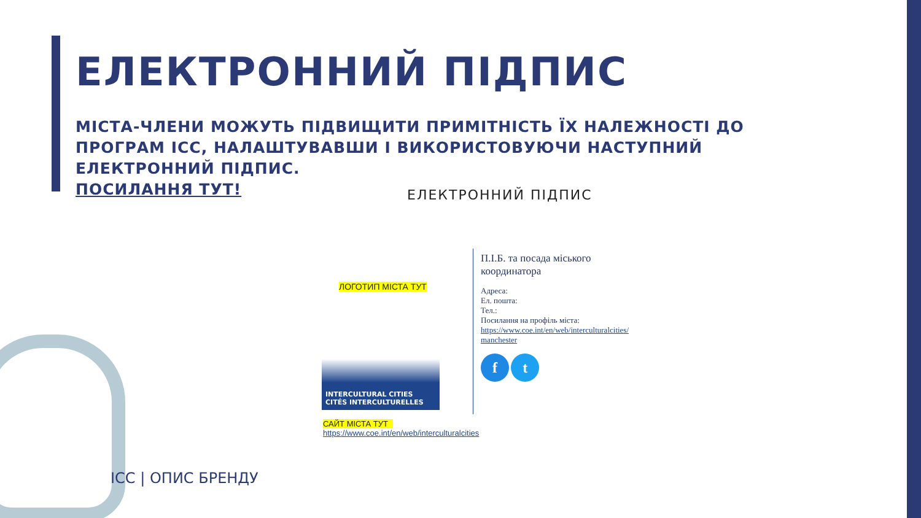ЕЛЕКТРОННИЙ ПІДПИС
МІСТА-ЧЛЕНИ МОЖУТЬ ПІДВИЩИТИ ПРИМІТНІСТЬ ЇХ НАЛЕЖНОСТІ ДО ПРОГРАМ ICC, НАЛАШТУВАВШИ І ВИКОРИСТОВУЮЧИ НАСТУПНИЙ ЕЛЕКТРОННИЙ ПІДПИС.
ПОСИЛАННЯ ТУТ!
ЕЛЕКТРОННИЙ ПІДПИС
ЛОГОТИП МІСТА ТУТ
INTERCULTURAL CITIES
CITÉS INTERCULTURELLES
П.І.Б. та посада міського
координатора
Адреса:
Ел. пошта:
Тел.:
Посилання на профіль міста:
https://www.coe.int/en/web/interculturalcities/
manchester
f t
САЙТ МІСТА ТУТ
https://www.coe.int/en/web/interculturalcities
ICC | ОПИС БРЕНДУ